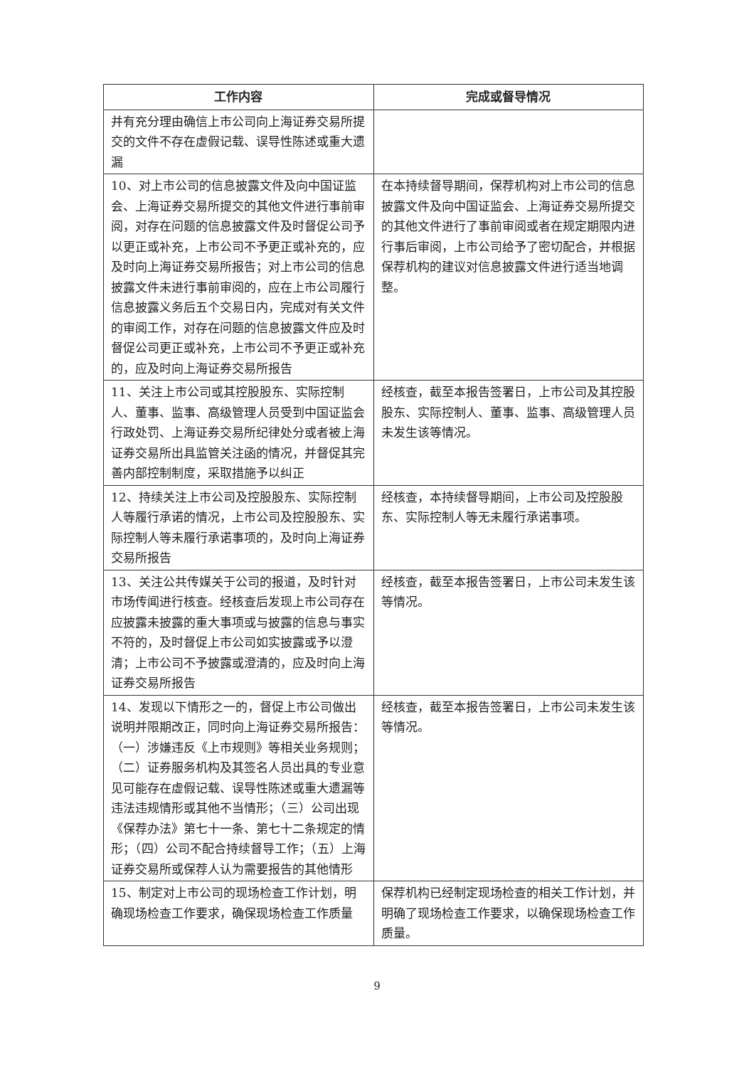| 工作内容 | 完成或督导情况 |
| --- | --- |
| 并有充分理由确信上市公司向上海证券交易所提交的文件不存在虚假记载、误导性陈述或重大遗漏 | |
| 10、对上市公司的信息披露文件及向中国证监会、上海证券交易所提交的其他文件进行事前审阅，对存在问题的信息披露文件及时督促公司予以更正或补充，上市公司不予更正或补充的，应及时向上海证券交易所报告；对上市公司的信息披露文件未进行事前审阅的，应在上市公司履行信息披露义务后五个交易日内，完成对有关文件的审阅工作，对存在问题的信息披露文件应及时督促公司更正或补充，上市公司不予更正或补充的，应及时向上海证券交易所报告 | 在本持续督导期间，保荐机构对上市公司的信息披露文件及向中国证监会、上海证券交易所提交的其他文件进行了事前审阅或者在规定期限内进行事后审阅，上市公司给予了密切配合，并根据保荐机构的建议对信息披露文件进行适当地调整。 |
| 11、关注上市公司或其控股股东、实际控制人、董事、监事、高级管理人员受到中国证监会行政处罚、上海证券交易所纪律处分或者被上海证券交易所出具监管关注函的情况，并督促其完善内部控制制度，采取措施予以纠正 | 经核查，截至本报告签署日，上市公司及其控股股东、实际控制人、董事、监事、高级管理人员未发生该等情况。 |
| 12、持续关注上市公司及控股股东、实际控制人等履行承诺的情况，上市公司及控股股东、实际控制人等未履行承诺事项的，及时向上海证券交易所报告 | 经核查，本持续督导期间，上市公司及控股股东、实际控制人等无未履行承诺事项。 |
| 13、关注公共传媒关于公司的报道，及时针对市场传闻进行核查。经核查后发现上市公司存在应披露未披露的重大事项或与披露的信息与事实不符的，及时督促上市公司如实披露或予以澄清；上市公司不予披露或澄清的，应及时向上海证券交易所报告 | 经核查，截至本报告签署日，上市公司未发生该等情况。 |
| 14、发现以下情形之一的，督促上市公司做出说明并限期改正，同时向上海证券交易所报告：（一）涉嫌违反《上市规则》等相关业务规则；（二）证券服务机构及其签名人员出具的专业意见可能存在虚假记载、误导性陈述或重大遗漏等违法违规情形或其他不当情形；（三）公司出现《保荐办法》第七十一条、第七十二条规定的情形；（四）公司不配合持续督导工作；（五）上海证券交易所或保荐人认为需要报告的其他情形 | 经核查，截至本报告签署日，上市公司未发生该等情况。 |
| 15、制定对上市公司的现场检查工作计划，明确现场检查工作要求，确保现场检查工作质量 | 保荐机构已经制定现场检查的相关工作计划，并明确了现场检查工作要求，以确保现场检查工作质量。 |
9